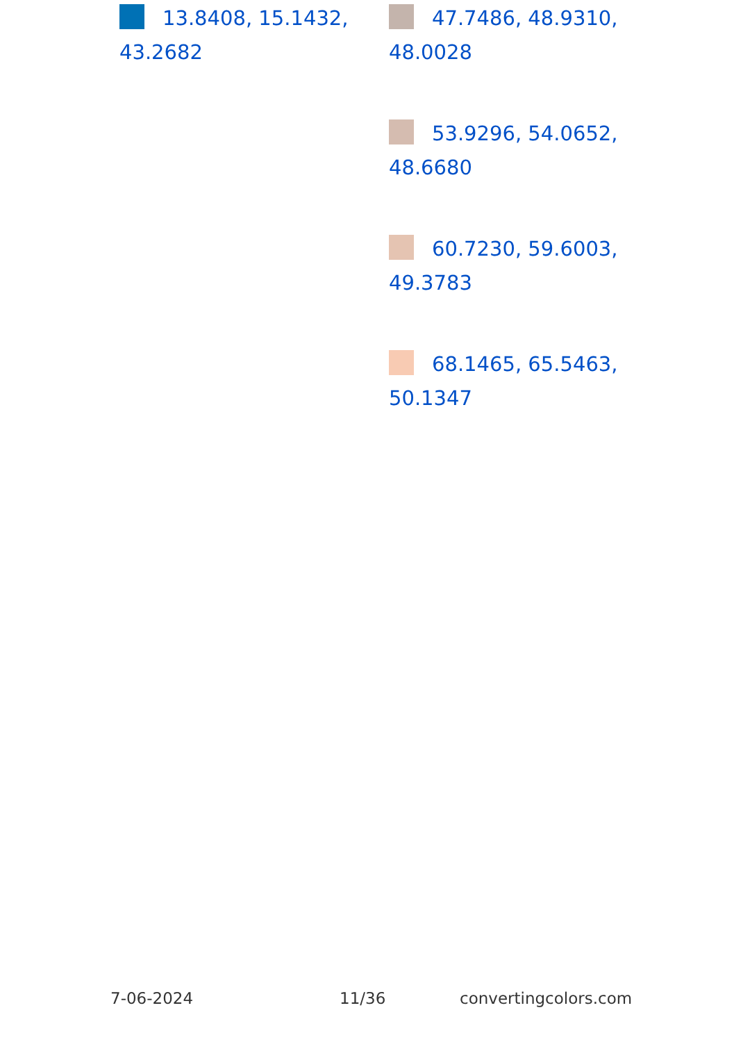13.8408, 15.1432, 43.2682 47.7486, 48.9310, 48.0028
53.9296, 54.0652, 48.6680
60.7230, 59.6003, 49.3783
68.1465, 65.5463, 50.1347
7-06-2024 11/36 convertingcolors.com